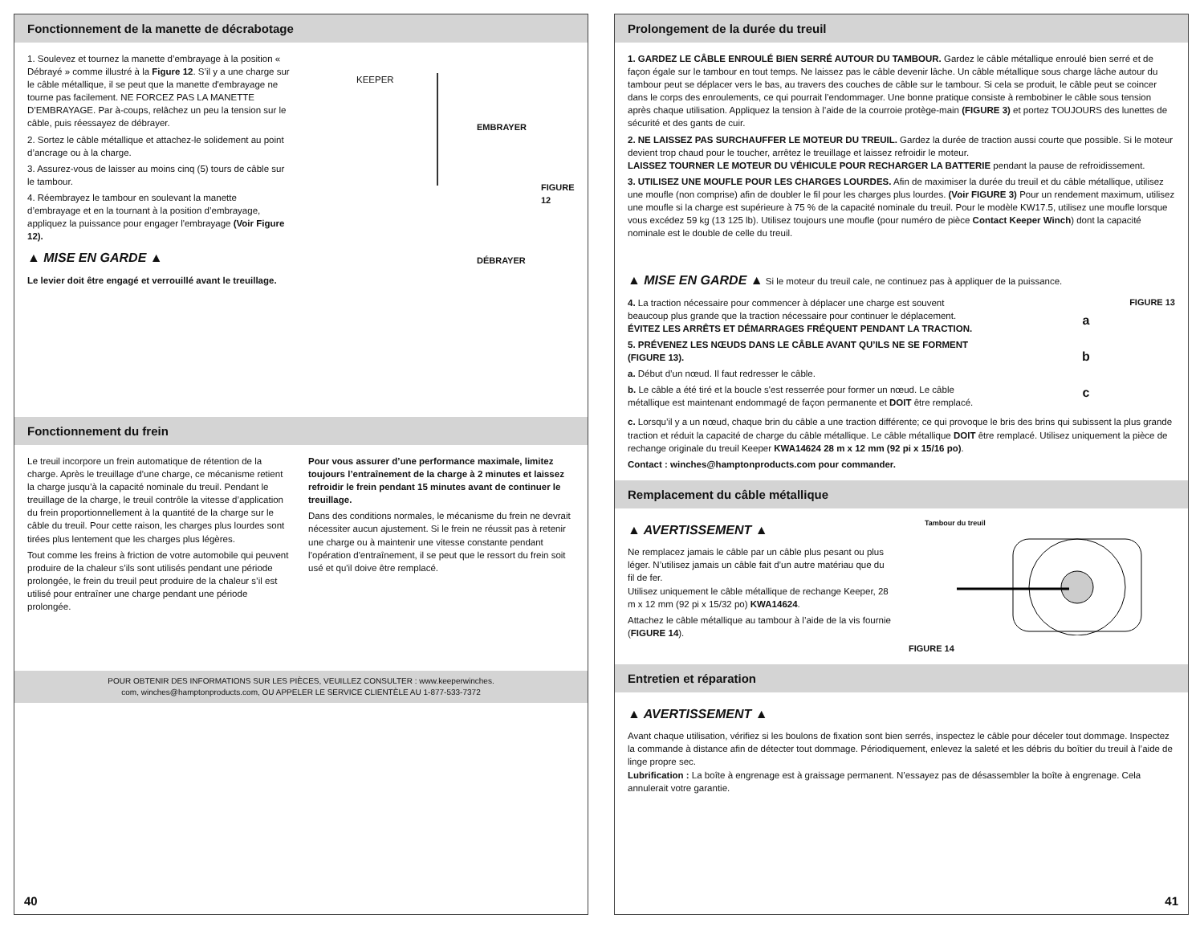Fonctionnement de la manette de décrabotage
1. Soulevez et tournez la manette d’embrayage à la position « Débrayé » comme illustré à la Figure 12. S’il y a une charge sur le câble métallique, il se peut que la manette d'embrayage ne tourne pas facilement. NE FORCEZ PAS LA MANETTE D’EMBRAYAGE. Par à-coups, relâchez un peu la tension sur le câble, puis réessayez de débrayer.
2. Sortez le câble métallique et attachez-le solidement au point d’ancrage ou à la charge.
3. Assurez-vous de laisser au moins cinq (5) tours de câble sur le tambour.
4. Réembrayez le tambour en soulevant la manette d’embrayage et en la tournant à la position d’embrayage, appliquez la puissance pour engager l'embrayage (Voir Figure 12).
▲ MISE EN GARDE ▲
Le levier doit être engagé et verrouillé avant le treuillage.
KEEPER
EMBRAYER
FIGURE 12
DÉBRAYER
Fonctionnement du frein
Le treuil incorpore un frein automatique de rétention de la charge. Après le treuillage d’une charge, ce mécanisme retient la charge jusqu’à la capacité nominale du treuil. Pendant le treuillage de la charge, le treuil contrôle la vitesse d’application du frein proportionnellement à la quantité de la charge sur le câble du treuil. Pour cette raison, les charges plus lourdes sont tirées plus lentement que les charges plus légères.
Tout comme les freins à friction de votre automobile qui peuvent produire de la chaleur s’ils sont utilisés pendant une période prolongée, le frein du treuil peut produire de la chaleur s’il est utilisé pour entraîner une charge pendant une période prolongée.
Pour vous assurer d’une performance maximale, limitez toujours l’entraînement de la charge à 2 minutes et laissez refroidir le frein pendant 15 minutes avant de continuer le treuillage.
Dans des conditions normales, le mécanisme du frein ne devrait nécessiter aucun ajustement. Si le frein ne réussit pas à retenir une charge ou à maintenir une vitesse constante pendant l’opération d'entraînement, il se peut que le ressort du frein soit usé et qu'il doive être remplacé.
POUR OBTENIR DES INFORMATIONS SUR LES PIÈCES, VEUILLEZ CONSULTER : www.keeperwinches.
com, winches@hamptonproducts.com, OU APPELER LE SERVICE CLIENTÈLE AU 1-877-533-7372
40
Prolongement de la durée du treuil
1. GARDEZ LE CÂBLE ENROULÉ BIEN SERRÉ AUTOUR DU TAMBOUR. Gardez le câble métallique enroulé bien serré et de façon égale sur le tambour en tout temps. Ne laissez pas le câble devenir lâche. Un câble métallique sous charge lâche autour du tambour peut se déplacer vers le bas, au travers des couches de câble sur le tambour. Si cela se produit, le câble peut se coincer dans le corps des enroulements, ce qui pourrait l’endommager. Une bonne pratique consiste à rembobiner le câble sous tension après chaque utilisation. Appliquez la tension à l’aide de la courroie protège-main (FIGURE 3) et portez TOUJOURS des lunettes de sécurité et des gants de cuir.
2. NE LAISSEZ PAS SURCHAUFFER LE MOTEUR DU TREUIL. Gardez la durée de traction aussi courte que possible. Si le moteur devient trop chaud pour le toucher, arrêtez le treuillage et laissez refroidir le moteur.
LAISSEZ TOURNER LE MOTEUR DU VÉHICULE POUR RECHARGER LA BATTERIE pendant la pause de refroidissement.
3. UTILISEZ UNE MOUFLE POUR LES CHARGES LOURDES. Afin de maximiser la durée du treuil et du câble métallique, utilisez une moufle (non comprise) afin de doubler le fil pour les charges plus lourdes. (Voir FIGURE 3) Pour un rendement maximum, utilisez une moufle si la charge est supérieure à 75 % de la capacité nominale du treuil. Pour le modèle KW17.5, utilisez une moufle lorsque vous excédez 59 kg (13 125 lb). Utilisez toujours une moufle (pour numéro de pièce Contact Keeper Winch) dont la capacité nominale est le double de celle du treuil.
▲ MISE EN GARDE ▲ Si le moteur du treuil cale, ne continuez pas à appliquer de la puissance.
4. La traction nécessaire pour commencer à déplacer une charge est souvent beaucoup plus grande que la traction nécessaire pour continuer le déplacement. ÉVITEZ LES ARRÊTS ET DÉMARRAGES FRÉQUENT PENDANT LA TRACTION.
5. PRÉVENEZ LES NŒUDS DANS LE CÂBLE AVANT QU’ILS NE SE FORMENT (FIGURE 13).
a. Début d’un nœud. Il faut redresser le câble.
b. Le câble a été tiré et la boucle s'est resserrée pour former un nœud. Le câble métallique est maintenant endommagé de façon permanente et DOIT être remplacé.
FIGURE 13
a
b
c
c. Lorsqu’il y a un nœud, chaque brin du câble a une traction différente; ce qui provoque le bris des brins qui subissent la plus grande traction et réduit la capacité de charge du câble métallique. Le câble métallique DOIT être remplacé. Utilisez uniquement la pièce de rechange originale du treuil Keeper KWA14624 28 m x 12 mm (92 pi x 15/16 po).
Contact : winches@hamptonproducts.com pour commander.
Remplacement du câble métallique
▲ AVERTISSEMENT ▲
Ne remplacez jamais le câble par un câble plus pesant ou plus léger. N’utilisez jamais un câble fait d’un autre matériau que du fil de fer.
Utilisez uniquement le câble métallique de rechange Keeper, 28 m x 12 mm (92 pi x 15/32 po) KWA14624.
Attachez le câble métallique au tambour à l’aide de la vis fournie (FIGURE 14).
Tambour du treuil
FIGURE 14
Entretien et réparation
▲ AVERTISSEMENT ▲
Avant chaque utilisation, vérifiez si les boulons de fixation sont bien serrés, inspectez le câble pour déceler tout dommage. Inspectez la commande à distance afin de détecter tout dommage. Périodiquement, enlevez la saleté et les débris du boîtier du treuil à l’aide de linge propre sec.
Lubrification : La boîte à engrenage est à graissage permanent. N’essayez pas de désassembler la boîte à engrenage. Cela annulerait votre garantie.
41